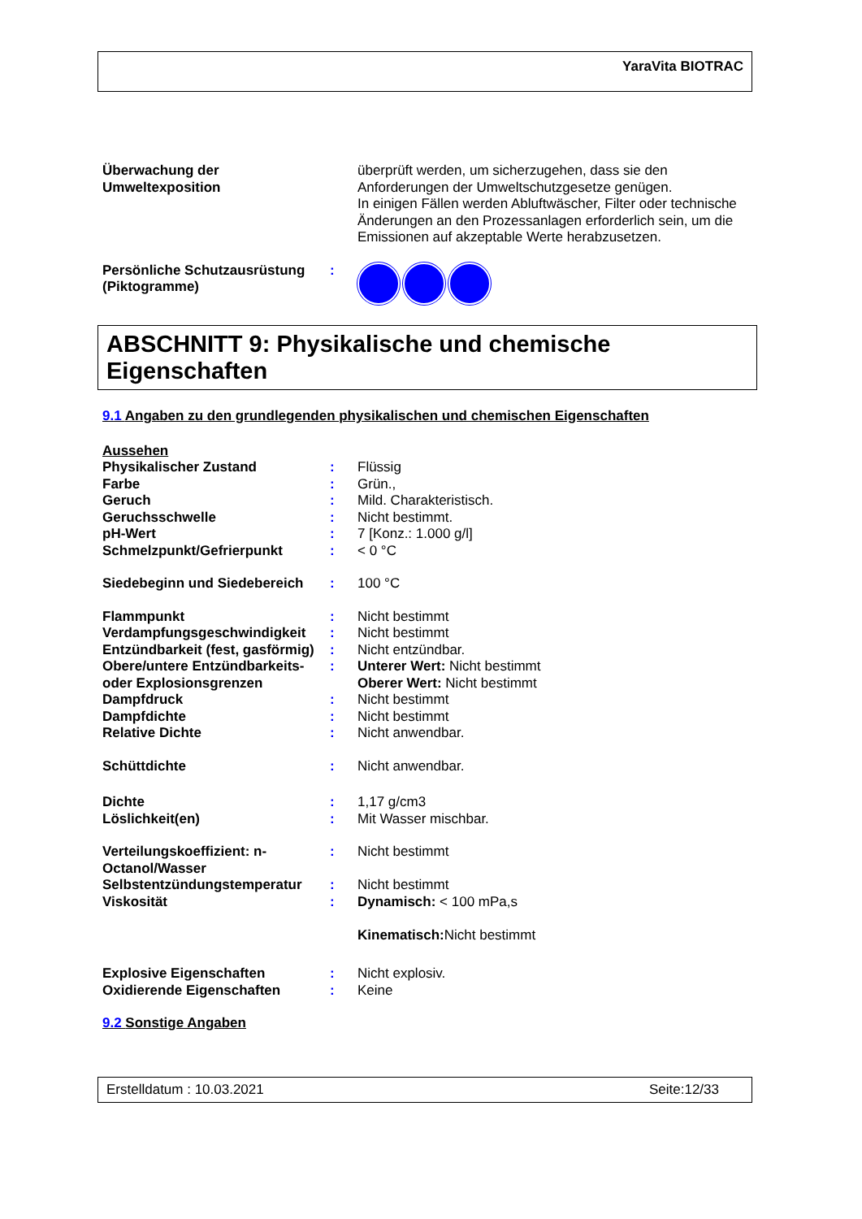YaraVita BIOTRAC
| Überwachung der Umweltexposition | | überprüft werden, um sicherzugehen, dass sie den Anforderungen der Umweltschutzgesetze genügen. In einigen Fällen werden Abluftwäscher, Filter oder technische Änderungen an den Prozessanlagen erforderlich sein, um die Emissionen auf akzeptable Werte herabzusetzen. |
| Persönliche Schutzausrüstung (Piktogramme) | : | |
ABSCHNITT 9: Physikalische und chemische Eigenschaften
9.1 Angaben zu den grundlegenden physikalischen und chemischen Eigenschaften
| Aussehen | | |
| Physikalischer Zustand | : | Flüssig |
| Farbe | : | Grün., |
| Geruch | : | Mild. Charakteristisch. |
| Geruchsschwelle | : | Nicht bestimmt. |
| pH-Wert | : | 7 [Konz.: 1.000 g/l] |
| Schmelzpunkt/Gefrierpunkt | : | < 0 °C |
| Siedebeginn und Siedebereich | : | 100 °C |
| Flammpunkt | : | Nicht bestimmt |
| Verdampfungsgeschwindigkeit | : | Nicht bestimmt |
| Entzündbarkeit (fest, gasförmig) | : | Nicht entzündbar. |
| Obere/untere Entzündbarkeits- oder Explosionsgrenzen | : | Unterer Wert: Nicht bestimmt Oberer Wert: Nicht bestimmt |
| Dampfdruck | : | Nicht bestimmt |
| Dampfdichte | : | Nicht bestimmt |
| Relative Dichte | : | Nicht anwendbar. |
| Schüttdichte | : | Nicht anwendbar. |
| Dichte | : | 1,17 g/cm3 |
| Löslichkeit(en) | : | Mit Wasser mischbar. |
| Verteilungskoeffizient: n-Octanol/Wasser | : | Nicht bestimmt |
| Selbstentzündungstemperatur | : | Nicht bestimmt |
| Viskosität | : | Dynamisch: < 100 mPa,s Kinematisch: Nicht bestimmt |
| Explosive Eigenschaften | : | Nicht explosiv. |
| Oxidierende Eigenschaften | : | Keine |
9.2 Sonstige Angaben
Erstelldatum : 10.03.2021 Seite:12/33